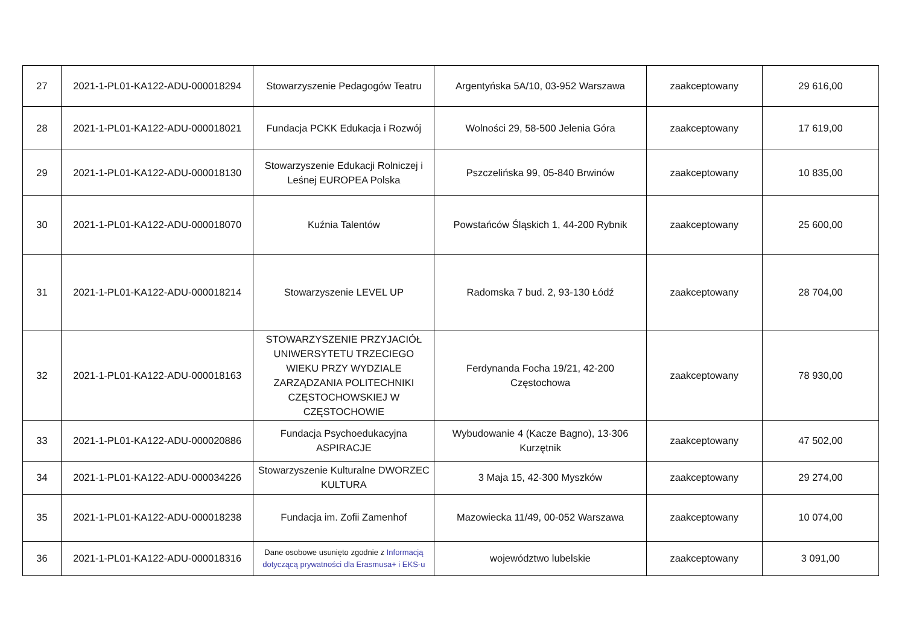| 27 | 2021-1-PL01-KA122-ADU-000018294 | Stowarzyszenie Pedagogów Teatru | Argentyńska 5A/10, 03-952 Warszawa | zaakceptowany | 29 616,00 |
| 28 | 2021-1-PL01-KA122-ADU-000018021 | Fundacja PCKK Edukacja i Rozwój | Wolności 29, 58-500 Jelenia Góra | zaakceptowany | 17 619,00 |
| 29 | 2021-1-PL01-KA122-ADU-000018130 | Stowarzyszenie Edukacji Rolniczej i Leśnej EUROPEA Polska | Pszczelińska 99, 05-840 Brwinów | zaakceptowany | 10 835,00 |
| 30 | 2021-1-PL01-KA122-ADU-000018070 | Kuźnia Talentów | Powstańców Śląskich 1, 44-200 Rybnik | zaakceptowany | 25 600,00 |
| 31 | 2021-1-PL01-KA122-ADU-000018214 | Stowarzyszenie LEVEL UP | Radomska 7 bud. 2, 93-130 Łódź | zaakceptowany | 28 704,00 |
| 32 | 2021-1-PL01-KA122-ADU-000018163 | STOWARZYSZENIE PRZYJACIÓŁ UNIWERSYTETU TRZECIEGO WIEKU PRZY WYDZIALE ZARZĄDZANIA POLITECHNIKI CZĘSTOCHOWSKIEJ W CZĘSTOCHOWIE | Ferdynanda Focha 19/21, 42-200 Częstochowa | zaakceptowany | 78 930,00 |
| 33 | 2021-1-PL01-KA122-ADU-000020886 | Fundacja Psychoedukacyjna ASPIRACJE | Wybudowanie 4 (Kacze Bagno), 13-306 Kurzętnik | zaakceptowany | 47 502,00 |
| 34 | 2021-1-PL01-KA122-ADU-000034226 | Stowarzyszenie Kulturalne DWORZEC KULTURA | 3 Maja 15, 42-300 Myszków | zaakceptowany | 29 274,00 |
| 35 | 2021-1-PL01-KA122-ADU-000018238 | Fundacja im. Zofii Zamenhof | Mazowiecka 11/49, 00-052 Warszawa | zaakceptowany | 10 074,00 |
| 36 | 2021-1-PL01-KA122-ADU-000018316 | Dane osobowe usunięto zgodnie z Informacją dotyczącą prywatności dla Erasmusa+ i EKS-u | województwo lubelskie | zaakceptowany | 3 091,00 |